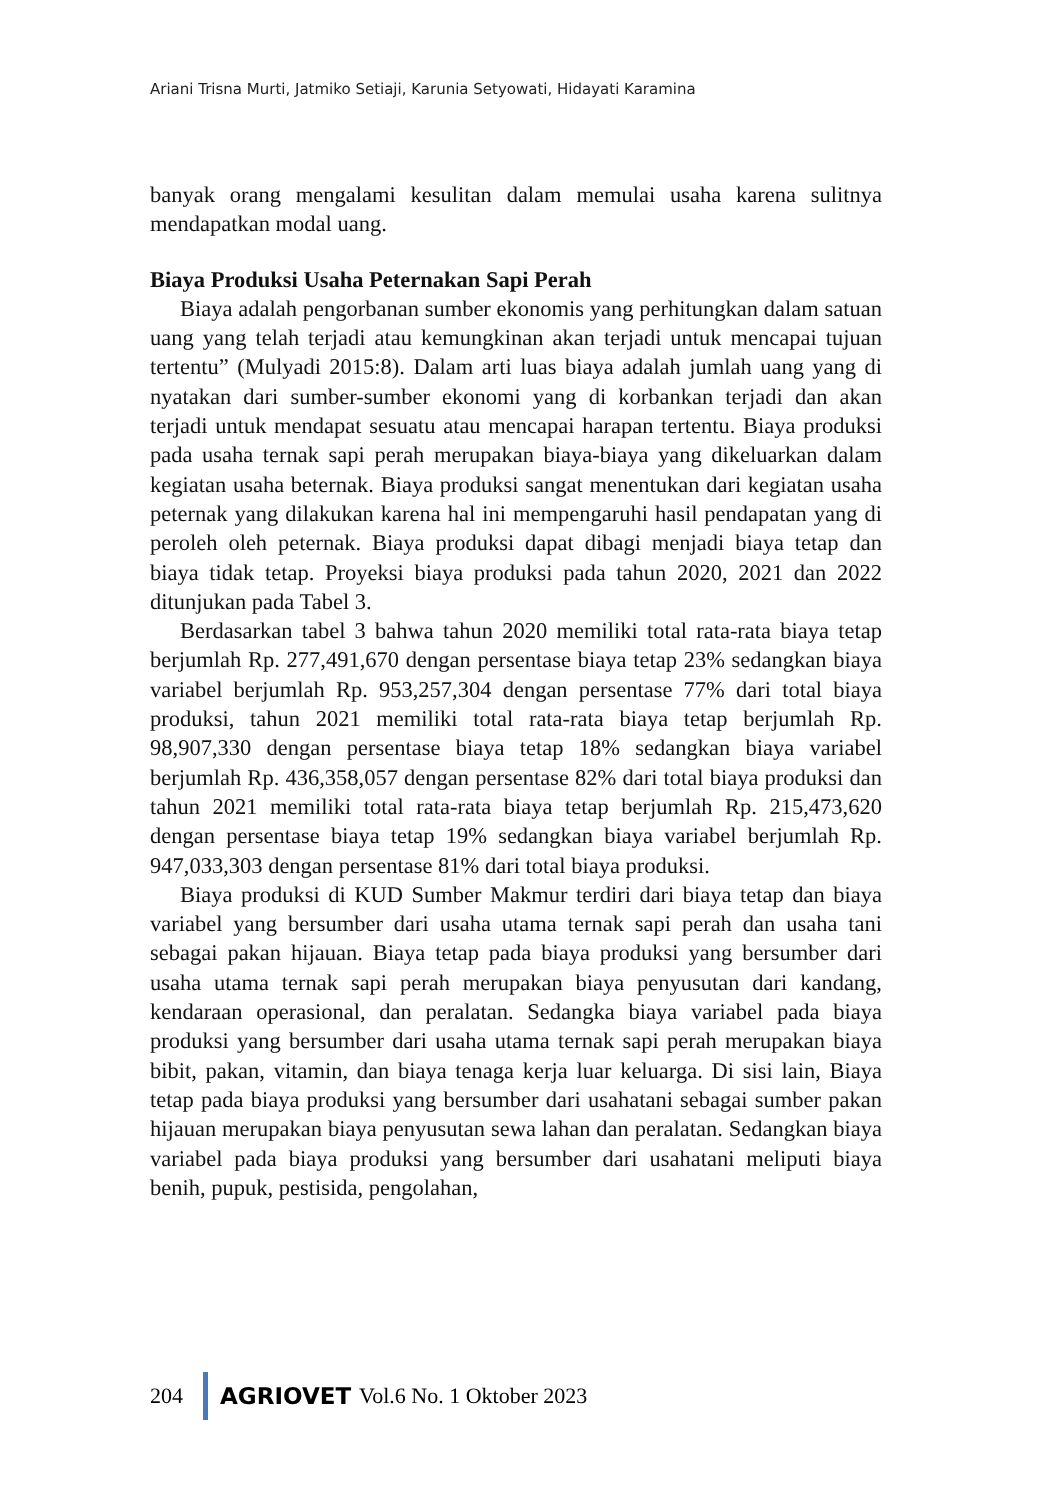Ariani Trisna Murti, Jatmiko Setiaji, Karunia Setyowati, Hidayati Karamina
banyak orang mengalami kesulitan dalam memulai usaha karena sulitnya mendapatkan modal uang.
Biaya Produksi Usaha Peternakan Sapi Perah
Biaya adalah pengorbanan sumber ekonomis yang perhitungkan dalam satuan uang yang telah terjadi atau kemungkinan akan terjadi untuk mencapai tujuan tertentu” (Mulyadi 2015:8). Dalam arti luas biaya adalah jumlah uang yang di nyatakan dari sumber-sumber ekonomi yang di korbankan terjadi dan akan terjadi untuk mendapat sesuatu atau mencapai harapan tertentu. Biaya produksi pada usaha ternak sapi perah merupakan biaya-biaya yang dikeluarkan dalam kegiatan usaha beternak. Biaya produksi sangat menentukan dari kegiatan usaha peternak yang dilakukan karena hal ini mempengaruhi hasil pendapatan yang di peroleh oleh peternak. Biaya produksi dapat dibagi menjadi biaya tetap dan biaya tidak tetap. Proyeksi biaya produksi pada tahun 2020, 2021 dan 2022 ditunjukan pada Tabel 3.
Berdasarkan tabel 3 bahwa tahun 2020 memiliki total rata-rata biaya tetap berjumlah Rp. 277,491,670 dengan persentase biaya tetap 23% sedangkan biaya variabel berjumlah Rp. 953,257,304 dengan persentase 77% dari total biaya produksi, tahun 2021 memiliki total rata-rata biaya tetap berjumlah Rp. 98,907,330 dengan persentase biaya tetap 18% sedangkan biaya variabel berjumlah Rp. 436,358,057 dengan persentase 82% dari total biaya produksi dan tahun 2021 memiliki total rata-rata biaya tetap berjumlah Rp. 215,473,620 dengan persentase biaya tetap 19% sedangkan biaya variabel berjumlah Rp. 947,033,303 dengan persentase 81% dari total biaya produksi.
Biaya produksi di KUD Sumber Makmur terdiri dari biaya tetap dan biaya variabel yang bersumber dari usaha utama ternak sapi perah dan usaha tani sebagai pakan hijauan. Biaya tetap pada biaya produksi yang bersumber dari usaha utama ternak sapi perah merupakan biaya penyusutan dari kandang, kendaraan operasional, dan peralatan. Sedangka biaya variabel pada biaya produksi yang bersumber dari usaha utama ternak sapi perah merupakan biaya bibit, pakan, vitamin, dan biaya tenaga kerja luar keluarga. Di sisi lain, Biaya tetap pada biaya produksi yang bersumber dari usahatani sebagai sumber pakan hijauan merupakan biaya penyusutan sewa lahan dan peralatan. Sedangkan biaya variabel pada biaya produksi yang bersumber dari usahatani meliputi biaya benih, pupuk, pestisida, pengolahan,
204 AGRIOVET Vol.6 No. 1 Oktober 2023